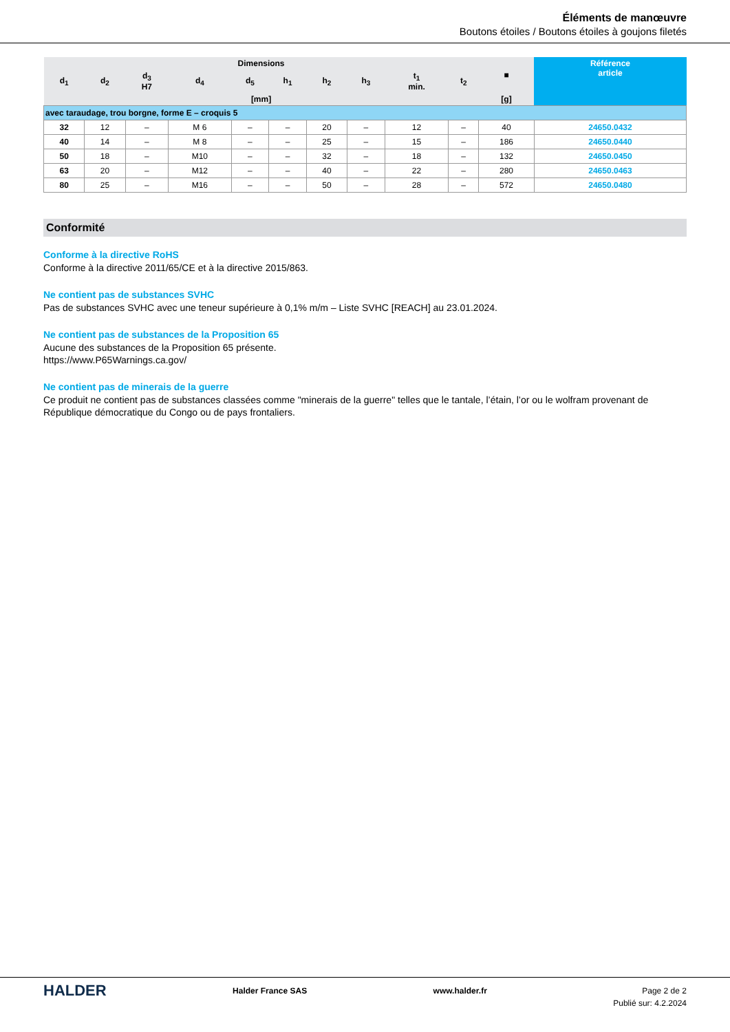Éléments de manœuvre
Boutons étoiles / Boutons étoiles à goujons filetés
| Dimensions | | | | | | | | | | ■ | Référence article |
| --- | --- | --- | --- | --- | --- | --- | --- | --- | --- | --- | --- |
| d<sub>1</sub> | d<sub>2</sub> | d<sub>3</sub> H7 | d<sub>4</sub> | d<sub>5</sub> | h<sub>1</sub> | h<sub>2</sub> | h<sub>3</sub> | t<sub>1</sub> min. | t<sub>2</sub> | | |
| [mm] | | | | | | | | | | [g] | |
| avec taraudage, trou borgne, forme E – croquis 5 | | | | | | | | | | | |
| 32 | 12 | – | M 6 | – | – | 20 | – | 12 | – | 40 | 24650.0432 |
| 40 | 14 | – | M 8 | – | – | 25 | – | 15 | – | 186 | 24650.0440 |
| 50 | 18 | – | M10 | – | – | 32 | – | 18 | – | 132 | 24650.0450 |
| 63 | 20 | – | M12 | – | – | 40 | – | 22 | – | 280 | 24650.0463 |
| 80 | 25 | – | M16 | – | – | 50 | – | 28 | – | 572 | 24650.0480 |
Conformité
Conforme à la directive RoHS
Conforme à la directive 2011/65/CE et à la directive 2015/863.
Ne contient pas de substances SVHC
Pas de substances SVHC avec une teneur supérieure à 0,1% m/m – Liste SVHC [REACH] au 23.01.2024.
Ne contient pas de substances de la Proposition 65
Aucune des substances de la Proposition 65 présente.
https://www.P65Warnings.ca.gov/
Ne contient pas de minerais de la guerre
Ce produit ne contient pas de substances classées comme "minerais de la guerre" telles que le tantale, l’étain, l’or ou le wolfram provenant de République démocratique du Congo ou de pays frontaliers.
HALDER
Halder France SAS www.halder.fr Page 2 de 2
Publié sur: 4.2.2024